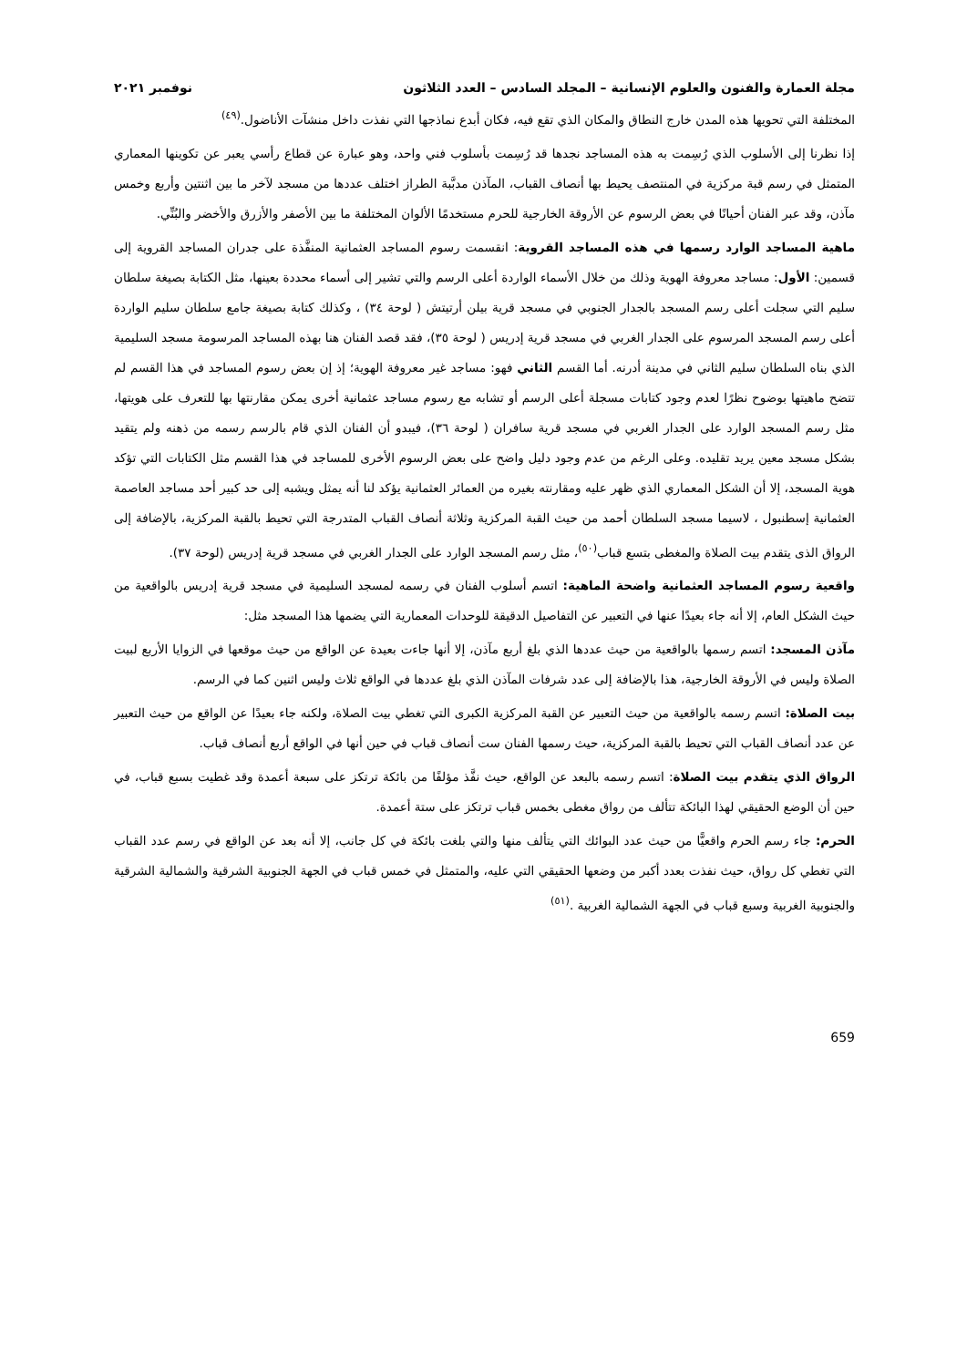مجلة العمارة والفنون والعلوم الإنسانية – المجلد السادس – العدد الثلاثون نوفمبر ٢٠٢١
المختلفة التي تحويها هذه المدن خارج النطاق والمكان الذي تقع فيه، فكان أبدع نماذجها التي نفذت داخل منشآت الأناضول.<sup>(٤٩)</sup>
إذا نظرنا إلى الأسلوب الذي رُسِمت به هذه المساجد نجدها قد رُسِمت بأسلوب فني واحد، وهو عبارة عن قطاع رأسي يعبر عن تكوينها المعماري المتمثل في رسم قبة مركزية في المنتصف يحيط بها أنصاف القباب، المآذن مدبَّبة الطراز اختلف عددها من مسجد لآخر ما بين اثنتين وأربع وخمس مآذن، وقد عبر الفنان أحيانًا في بعض الرسوم عن الأروقة الخارجية للحرم مستخدمًا الألوان المختلفة ما بين الأصفر والأزرق والأخضر والبُنِّي.
ماهية المساجد الوارد رسمها في هذه المساجد القروية: انقسمت رسوم المساجد العثمانية المنفَّذة على جدران المساجد القروية إلى قسمين: الأول: مساجد معروفة الهوية وذلك من خلال الأسماء الواردة أعلى الرسم والتي تشير إلى أسماء محددة بعينها، مثل الكتابة بصيغة سلطان سليم التي سجلت أعلى رسم المسجد بالجدار الجنوبي في مسجد قرية بيلن أرتيتش ( لوحة ٣٤) ، وكذلك كتابة بصيغة جامع سلطان سليم الواردة أعلى رسم المسجد المرسوم على الجدار الغربي في مسجد قرية إدريس ( لوحة ٣٥)، فقد قصد الفنان هنا بهذه المساجد المرسومة مسجد السليمية الذي بناه السلطان سليم الثاني في مدينة أدرنه. أما القسم الثاني فهو: مساجد غير معروفة الهوية؛ إذ إن بعض رسوم المساجد في هذا القسم لم تتضح ماهيتها بوضوح نظرًا لعدم وجود كتابات مسجلة أعلى الرسم أو تشابه مع رسوم مساجد عثمانية أخرى يمكن مقارنتها بها للتعرف على هويتها، مثل رسم المسجد الوارد على الجدار الغربي في مسجد قرية سافران ( لوحة ٣٦)، فيبدو أن الفنان الذي قام بالرسم رسمه من ذهنه ولم يتقيد بشكل مسجد معين يريد تقليده. وعلى الرغم من عدم وجود دليل واضح على بعض الرسوم الأخرى للمساجد في هذا القسم مثل الكتابات التي تؤكد هوية المسجد، إلا أن الشكل المعماري الذي ظهر عليه ومقارنته بغيره من العمائر العثمانية يؤكد لنا أنه يمثل ويشبه إلى حد كبير أحد مساجد العاصمة العثمانية إسطنبول ، لاسيما مسجد السلطان أحمد من حيث القبة المركزية وثلاثة أنصاف القباب المتدرجة التي تحيط بالقبة المركزية، بالإضافة إلى الرواق الذى يتقدم بيت الصلاة والمغطى بتسع قباب<sup>(٥٠)</sup>، مثل رسم المسجد الوارد على الجدار الغربي في مسجد قرية إدريس (لوحة ٣٧).
واقعية رسوم المساجد العثمانية واضحة الماهية: اتسم أسلوب الفنان في رسمه لمسجد السليمية في مسجد قرية إدريس بالواقعية من حيث الشكل العام، إلا أنه جاء بعيدًا عنها في التعبير عن التفاصيل الدقيقة للوحدات المعمارية التي يضمها هذا المسجد مثل:
مآذن المسجد: اتسم رسمها بالواقعية من حيث عددها الذي بلغ أربع مآذن، إلا أنها جاءت بعيدة عن الواقع من حيث موقعها في الزوايا الأربع لبيت الصلاة وليس في الأروقة الخارجية، هذا بالإضافة إلى عدد شرفات المآذن الذي بلغ عددها في الواقع ثلاث وليس اثنين كما في الرسم.
بيت الصلاة: اتسم رسمه بالواقعية من حيث التعبير عن القبة المركزية الكبرى التي تغطي بيت الصلاة، ولكنه جاء بعيدًا عن الواقع من حيث التعبير عن عدد أنصاف القباب التي تحيط بالقبة المركزية، حيث رسمها الفنان ست أنصاف قباب في حين أنها في الواقع أربع أنصاف قباب.
الرواق الذي يتقدم بيت الصلاة: اتسم رسمه بالبعد عن الواقع، حيث نفَّذ مؤلفًا من بائكة ترتكز على سبعة أعمدة وقد غطيت بسبع قباب، في حين أن الوضع الحقيقي لهذا البائكة تتألف من رواق مغطى بخمس قباب ترتكز على ستة أعمدة.
الحرم: جاء رسم الحرم واقعيًّا من حيث عدد البوائك التي يتألف منها والتي بلغت بائكة في كل جانب، إلا أنه بعد عن الواقع في رسم عدد القباب التي تغطي كل رواق، حيث نفذت بعدد أكبر من وضعها الحقيقي التي عليه، والمتمثل في خمس قباب في الجهة الجنوبية الشرقية والشمالية الشرقية والجنوبية الغربية وسبع قباب في الجهة الشمالية الغربية .<sup>(٥١)</sup>
659